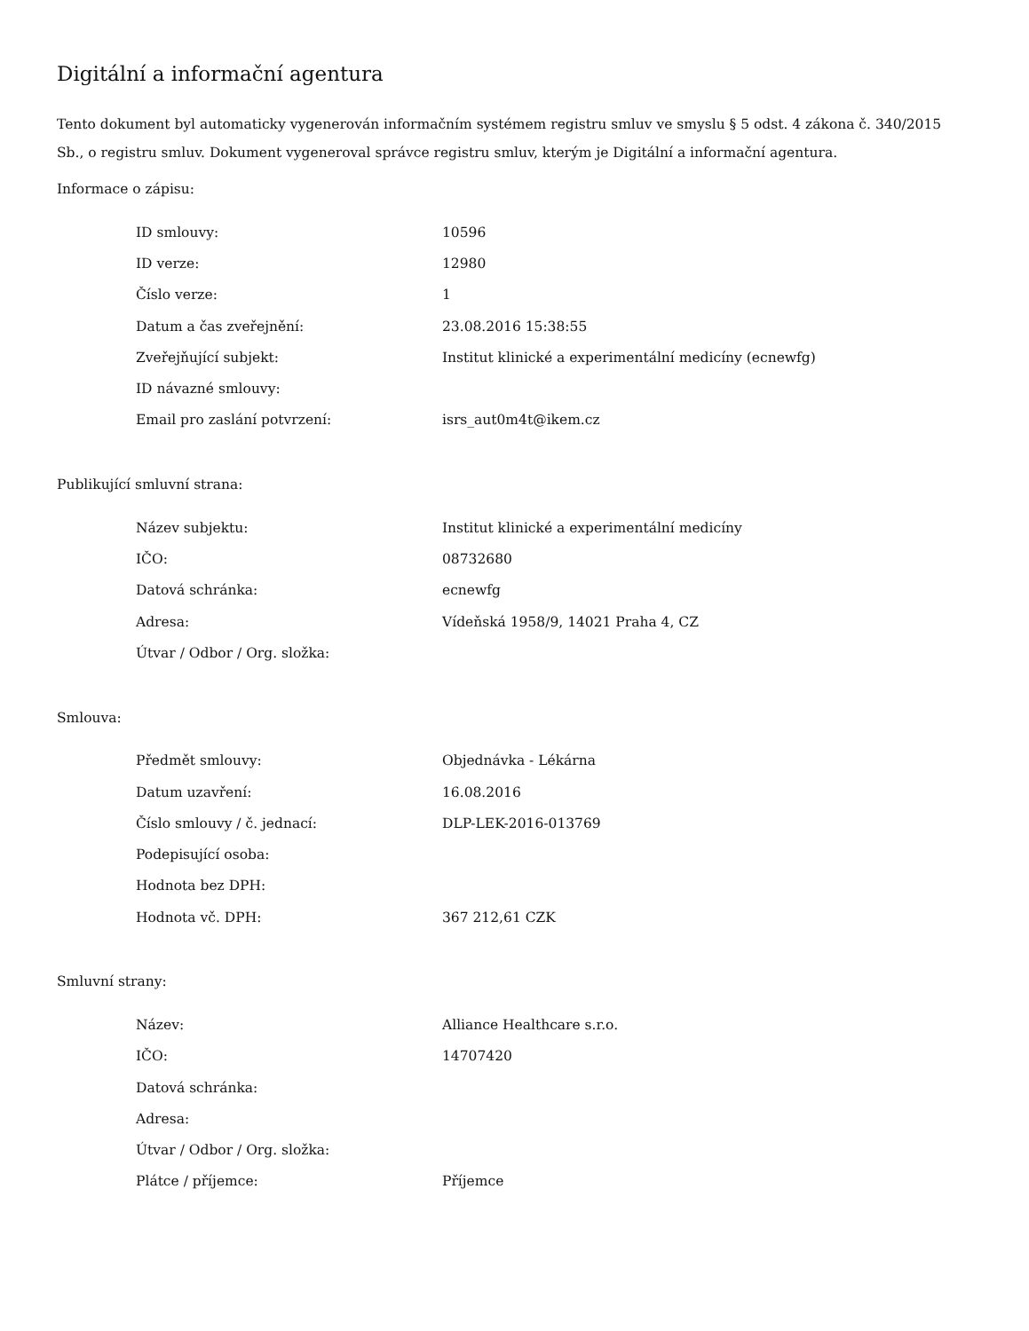Digitální a informační agentura
Tento dokument byl automaticky vygenerován informačním systémem registru smluv ve smyslu § 5 odst. 4 zákona č. 340/2015 Sb., o registru smluv. Dokument vygeneroval správce registru smluv, kterým je Digitální a informační agentura.
Informace o zápisu:
| ID smlouvy: | 10596 |
| ID verze: | 12980 |
| Číslo verze: | 1 |
| Datum a čas zveřejnění: | 23.08.2016 15:38:55 |
| Zveřejňující subjekt: | Institut klinické a experimentální medicíny (ecnewfg) |
| ID návazné smlouvy: | |
| Email pro zaslání potvrzení: | isrs_aut0m4t@ikem.cz |
Publikující smluvní strana:
| Název subjektu: | Institut klinické a experimentální medicíny |
| IČO: | 08732680 |
| Datová schránka: | ecnewfg |
| Adresa: | Vídeňská 1958/9, 14021 Praha 4, CZ |
| Útvar / Odbor / Org. složka: | |
Smlouva:
| Předmět smlouvy: | Objednávka - Lékárna |
| Datum uzavření: | 16.08.2016 |
| Číslo smlouvy / č. jednací: | DLP-LEK-2016-013769 |
| Podepisující osoba: | |
| Hodnota bez DPH: | |
| Hodnota vč. DPH: | 367 212,61 CZK |
Smluvní strany:
| Název: | Alliance Healthcare s.r.o. |
| IČO: | 14707420 |
| Datová schránka: | |
| Adresa: | |
| Útvar / Odbor / Org. složka: | |
| Plátce / příjemce: | Příjemce |